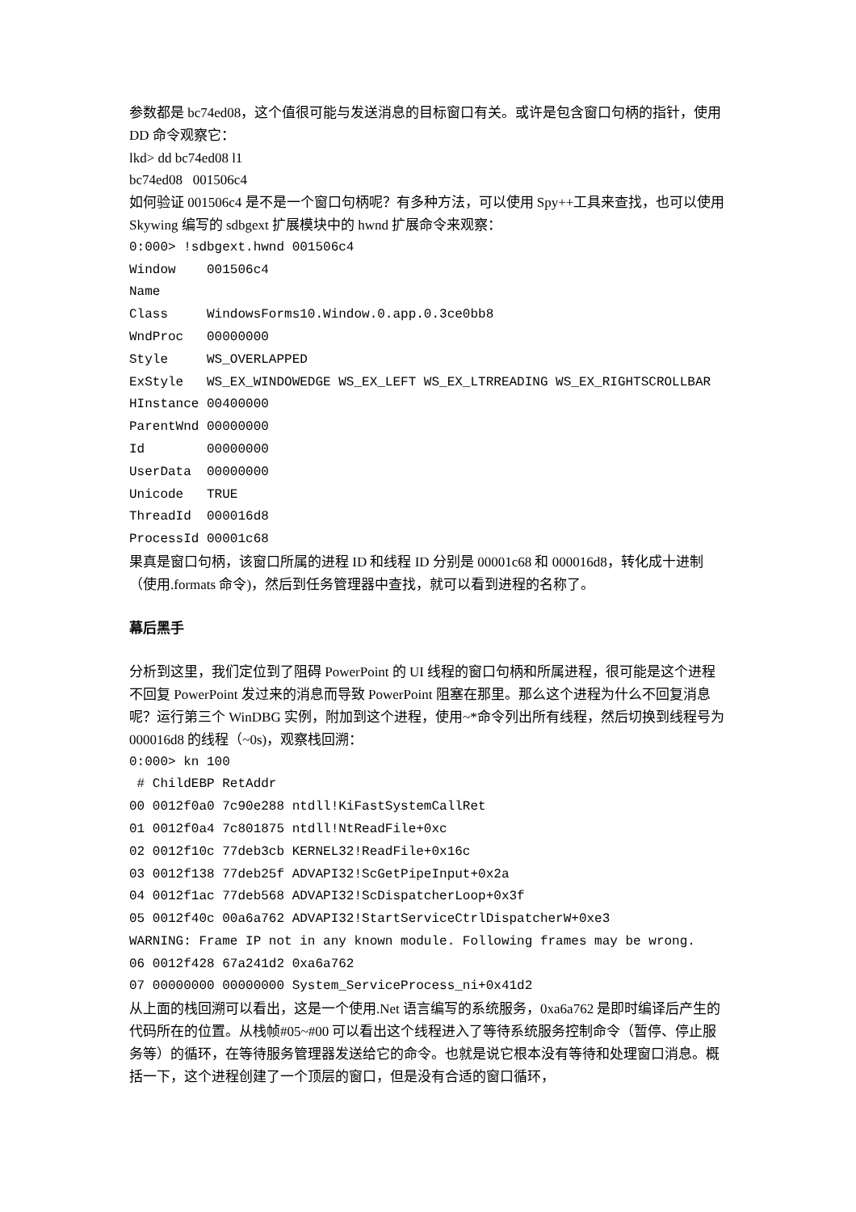参数都是 bc74ed08，这个值很可能与发送消息的目标窗口有关。或许是包含窗口句柄的指针，使用 DD 命令观察它：
lkd> dd bc74ed08 l1
bc74ed08 001506c4
如何验证 001506c4 是不是一个窗口句柄呢？有多种方法，可以使用 Spy++工具来查找，也可以使用 Skywing 编写的 sdbgext 扩展模块中的 hwnd 扩展命令来观察：
0:000> !sdbgext.hwnd 001506c4 Window 001506c4 Name Class WindowsForms10.Window.0.app.0.3ce0bb8 WndProc 00000000 Style WS_OVERLAPPED ExStyle WS_EX_WINDOWEDGE WS_EX_LEFT WS_EX_LTRREADING WS_EX_RIGHTSCROLLBAR HInstance 00400000 ParentWnd 00000000 Id 00000000 UserData 00000000 Unicode TRUE ThreadId 000016d8 ProcessId 00001c68
果真是窗口句柄，该窗口所属的进程 ID 和线程 ID 分别是 00001c68 和 000016d8，转化成十进制（使用.formats 命令)，然后到任务管理器中查找，就可以看到进程的名称了。
幕后黑手
分析到这里，我们定位到了阻碍 PowerPoint 的 UI 线程的窗口句柄和所属进程，很可能是这个进程不回复 PowerPoint 发过来的消息而导致 PowerPoint 阻塞在那里。那么这个进程为什么不回复消息呢？运行第三个 WinDBG 实例，附加到这个进程，使用~*命令列出所有线程，然后切换到线程号为 000016d8 的线程（~0s)，观察栈回溯：
0:000> kn 100 # ChildEBP RetAddr 00 0012f0a0 7c90e288 ntdll!KiFastSystemCallRet 01 0012f0a4 7c801875 ntdll!NtReadFile+0xc 02 0012f10c 77deb3cb KERNEL32!ReadFile+0x16c 03 0012f138 77deb25f ADVAPI32!ScGetPipeInput+0x2a 04 0012f1ac 77deb568 ADVAPI32!ScDispatcherLoop+0x3f 05 0012f40c 00a6a762 ADVAPI32!StartServiceCtrlDispatcherW+0xe3 WARNING: Frame IP not in any known module. Following frames may be wrong. 06 0012f428 67a241d2 0xa6a762 07 00000000 00000000 System_ServiceProcess_ni+0x41d2
从上面的栈回溯可以看出，这是一个使用.Net 语言编写的系统服务，0xa6a762 是即时编译后产生的代码所在的位置。从栈帧#05~#00 可以看出这个线程进入了等待系统服务控制命令（暂停、停止服务等）的循环，在等待服务管理器发送给它的命令。也就是说它根本没有等待和处理窗口消息。概括一下，这个进程创建了一个顶层的窗口，但是没有合适的窗口循环，